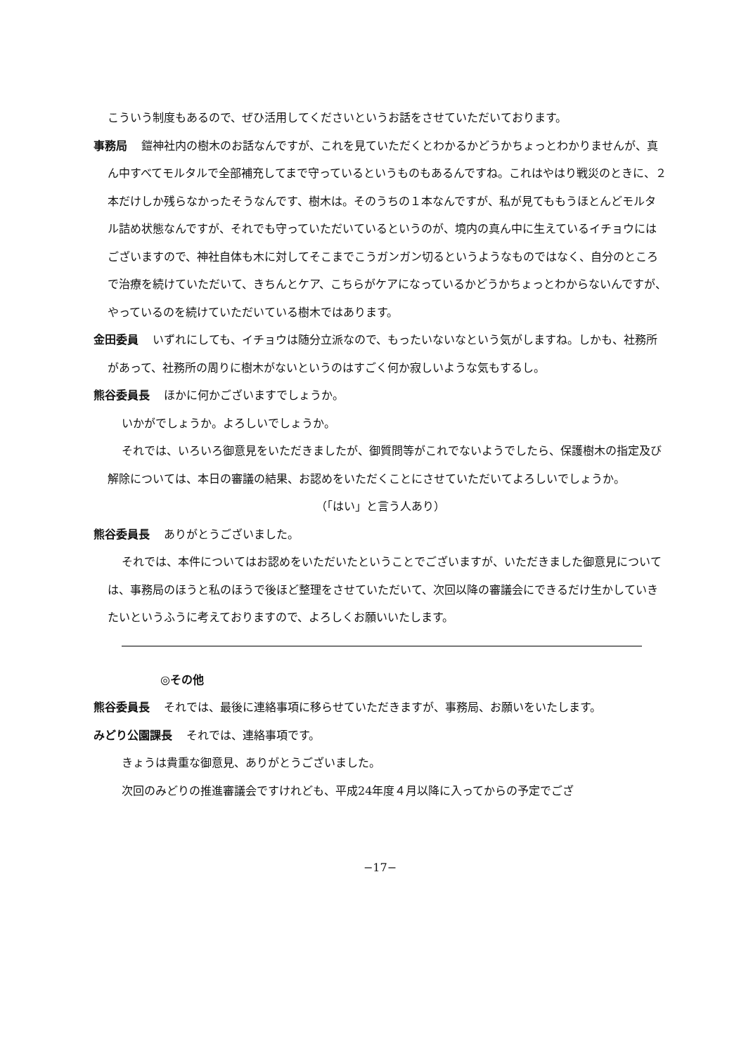こういう制度もあるので、ぜひ活用してくださいというお話をさせていただいております。
事務局 鎧神社内の樹木のお話なんですが、これを見ていただくとわかるかどうかちょっとわかりませんが、真ん中すべてモルタルで全部補充してまで守っているというものもあるんですね。これはやはり戦災のときに、２本だけしか残らなかったそうなんです、樹木は。そのうちの１本なんですが、私が見てももうほとんどモルタル詰め状態なんですが、それでも守っていただいているというのが、境内の真ん中に生えているイチョウにはございますので、神社自体も木に対してそこまでこうガンガン切るというようなものではなく、自分のところで治療を続けていただいて、きちんとケア、こちらがケアになっているかどうかちょっとわからないんですが、やっているのを続けていただいている樹木ではあります。
金田委員 いずれにしても、イチョウは随分立派なので、もったいないなという気がしますね。しかも、社務所があって、社務所の周りに樹木がないというのはすごく何か寂しいような気もするし。
熊谷委員長 ほかに何かございますでしょうか。
いかがでしょうか。よろしいでしょうか。
それでは、いろいろ御意見をいただきましたが、御質問等がこれでないようでしたら、保護樹木の指定及び解除については、本日の審議の結果、お認めをいただくことにさせていただいてよろしいでしょうか。
（「はい」と言う人あり）
熊谷委員長 ありがとうございました。
それでは、本件についてはお認めをいただいたということでございますが、いただきました御意見については、事務局のほうと私のほうで後ほど整理をさせていただいて、次回以降の審議会にできるだけ生かしていきたいというふうに考えておりますので、よろしくお願いいたします。
◎その他
熊谷委員長 それでは、最後に連絡事項に移らせていただきますが、事務局、お願いをいたします。
みどり公園課長 それでは、連絡事項です。
きょうは貴重な御意見、ありがとうございました。
次回のみどりの推進審議会ですけれども、平成24年度４月以降に入ってからの予定でござ
−17−